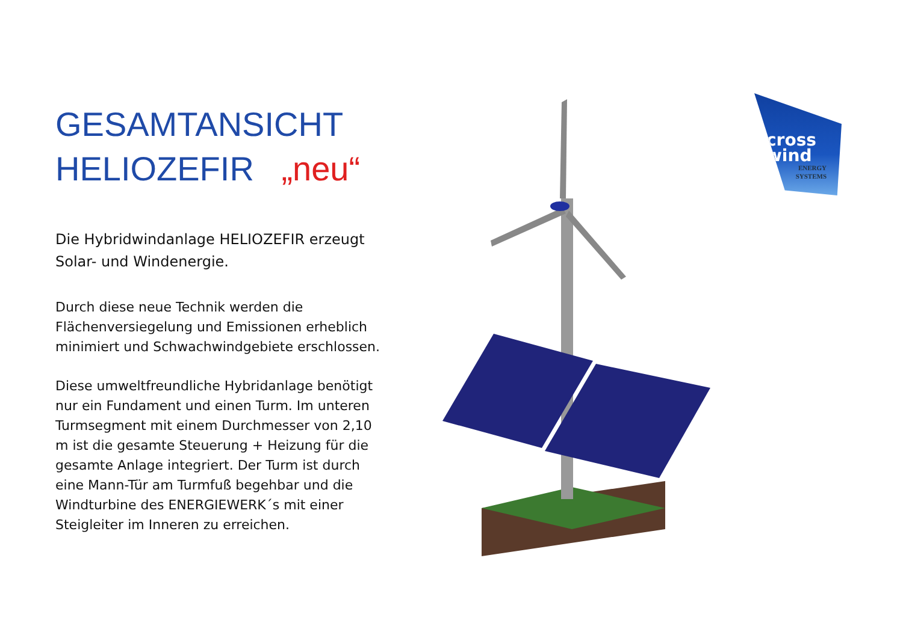GESAMTANSICHT
HELIOZEFIR „neu“
Die Hybridwindanlage HELIOZEFIR erzeugt Solar- und Windenergie.
Durch diese neue Technik werden die Flächenversiegelung und Emissionen erheblich minimiert und Schwachwindgebiete erschlossen.
Diese umweltfreundliche Hybridanlage benötigt nur ein Fundament und einen Turm. Im unteren Turmsegment mit einem Durchmesser von 2,10 m ist die gesamte Steuerung + Heizung für die gesamte Anlage integriert. Der Turm ist durch eine Mann-Tür am Turmfuß begehbar und die Windturbine des ENERGIEWERK´s mit einer Steigleiter im Inneren zu erreichen.
cross
wind
ENERGY
SYSTEMS